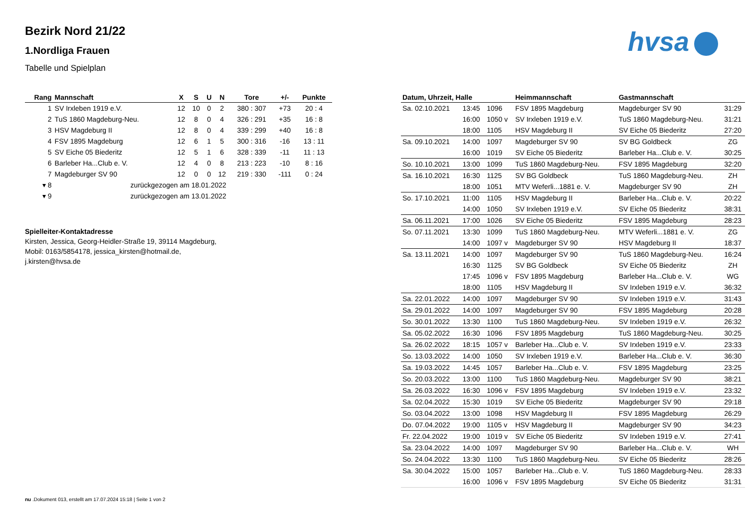hvsa
Bezirk Nord 21/22
1.Nordliga Frauen
Tabelle und Spielplan
| Rang | Mannschaft | X | S | U | N | Tore | +/- | Punkte |
| --- | --- | --- | --- | --- | --- | --- | --- | --- |
| 1 | SV Irxleben 1919 e.V. | 12 | 10 | 0 | 2 | 380 : 307 | +73 | 20 : 4 |
| 2 | TuS 1860 Magdeburg-Neu. | 12 | 8 | 0 | 4 | 326 : 291 | +35 | 16 : 8 |
| 3 | HSV Magdeburg II | 12 | 8 | 0 | 4 | 339 : 299 | +40 | 16 : 8 |
| 4 | FSV 1895 Magdeburg | 12 | 6 | 1 | 5 | 300 : 316 | -16 | 13 : 11 |
| 5 | SV Eiche 05 Biederitz | 12 | 5 | 1 | 6 | 328 : 339 | -11 | 11 : 13 |
| 6 | Barleber Ha...Club e. V. | 12 | 4 | 0 | 8 | 213 : 223 | -10 | 8 : 16 |
| 7 | Magdeburger SV 90 | 12 | 0 | 0 | 12 | 219 : 330 | -111 | 0 : 24 |
| ▾ 8 | zurückgezogen am 18.01.2022 | | | | | | | |
| ▾ 9 | zurückgezogen am 13.01.2022 | | | | | | | |
Spielleiter-Kontaktadresse
Kirsten, Jessica, Georg-Heidler-Straße 19, 39114 Magdeburg, Mobil: 0163/5854178, jessica_kirsten@hotmail.de, j.kirsten@hvsa.de
| Datum, Uhrzeit, Halle | | | Heimmannschaft | Gastmannschaft | |
| --- | --- | --- | --- | --- | --- |
| Sa. 02.10.2021 | 13:45 | 1096 | FSV 1895 Magdeburg | Magdeburger SV 90 | 31:29 |
| | 16:00 | 1050 v | SV Irxleben 1919 e.V. | TuS 1860 Magdeburg-Neu. | 31:21 |
| | 18:00 | 1105 | HSV Magdeburg II | SV Eiche 05 Biederitz | 27:20 |
| Sa. 09.10.2021 | 14:00 | 1097 | Magdeburger SV 90 | SV BG Goldbeck | ZG |
| | 16:00 | 1019 | SV Eiche 05 Biederitz | Barleber Ha...Club e. V. | 30:25 |
| So. 10.10.2021 | 13:00 | 1099 | TuS 1860 Magdeburg-Neu. | FSV 1895 Magdeburg | 32:20 |
| Sa. 16.10.2021 | 16:30 | 1125 | SV BG Goldbeck | TuS 1860 Magdeburg-Neu. | ZH |
| | 18:00 | 1051 | MTV Weferli...1881 e. V. | Magdeburger SV 90 | ZH |
| So. 17.10.2021 | 11:00 | 1105 | HSV Magdeburg II | Barleber Ha...Club e. V. | 20:22 |
| | 14:00 | 1050 | SV Irxleben 1919 e.V. | SV Eiche 05 Biederitz | 38:31 |
| Sa. 06.11.2021 | 17:00 | 1026 | SV Eiche 05 Biederitz | FSV 1895 Magdeburg | 28:23 |
| So. 07.11.2021 | 13:30 | 1099 | TuS 1860 Magdeburg-Neu. | MTV Weferli...1881 e. V. | ZG |
| | 14:00 | 1097 v | Magdeburger SV 90 | HSV Magdeburg II | 18:37 |
| Sa. 13.11.2021 | 14:00 | 1097 | Magdeburger SV 90 | TuS 1860 Magdeburg-Neu. | 16:24 |
| | 16:30 | 1125 | SV BG Goldbeck | SV Eiche 05 Biederitz | ZH |
| | 17:45 | 1096 v | FSV 1895 Magdeburg | Barleber Ha...Club e. V. | WG |
| | 18:00 | 1105 | HSV Magdeburg II | SV Irxleben 1919 e.V. | 36:32 |
| Sa. 22.01.2022 | 14:00 | 1097 | Magdeburger SV 90 | SV Irxleben 1919 e.V. | 31:43 |
| Sa. 29.01.2022 | 14:00 | 1097 | Magdeburger SV 90 | FSV 1895 Magdeburg | 20:28 |
| So. 30.01.2022 | 13:30 | 1100 | TuS 1860 Magdeburg-Neu. | SV Irxleben 1919 e.V. | 26:32 |
| Sa. 05.02.2022 | 16:30 | 1096 | FSV 1895 Magdeburg | TuS 1860 Magdeburg-Neu. | 30:25 |
| Sa. 26.02.2022 | 18:15 | 1057 v | Barleber Ha...Club e. V. | SV Irxleben 1919 e.V. | 23:33 |
| So. 13.03.2022 | 14:00 | 1050 | SV Irxleben 1919 e.V. | Barleber Ha...Club e. V. | 36:30 |
| Sa. 19.03.2022 | 14:45 | 1057 | Barleber Ha...Club e. V. | FSV 1895 Magdeburg | 23:25 |
| So. 20.03.2022 | 13:00 | 1100 | TuS 1860 Magdeburg-Neu. | Magdeburger SV 90 | 38:21 |
| Sa. 26.03.2022 | 16:30 | 1096 v | FSV 1895 Magdeburg | SV Irxleben 1919 e.V. | 23:32 |
| Sa. 02.04.2022 | 15:30 | 1019 | SV Eiche 05 Biederitz | Magdeburger SV 90 | 29:18 |
| So. 03.04.2022 | 13:00 | 1098 | HSV Magdeburg II | FSV 1895 Magdeburg | 26:29 |
| Do. 07.04.2022 | 19:00 | 1105 v | HSV Magdeburg II | Magdeburger SV 90 | 34:23 |
| Fr. 22.04.2022 | 19:00 | 1019 v | SV Eiche 05 Biederitz | SV Irxleben 1919 e.V. | 27:41 |
| Sa. 23.04.2022 | 14:00 | 1097 | Magdeburger SV 90 | Barleber Ha...Club e. V. | WH |
| So. 24.04.2022 | 13:30 | 1100 | TuS 1860 Magdeburg-Neu. | SV Eiche 05 Biederitz | 28:26 |
| Sa. 30.04.2022 | 15:00 | 1057 | Barleber Ha...Club e. V. | TuS 1860 Magdeburg-Neu. | 28:33 |
| | 16:00 | 1096 v | FSV 1895 Magdeburg | SV Eiche 05 Biederitz | 31:31 |
nu .Dokument 013, erstellt am 17.07.2024 15:18 | Seite 1 von 2